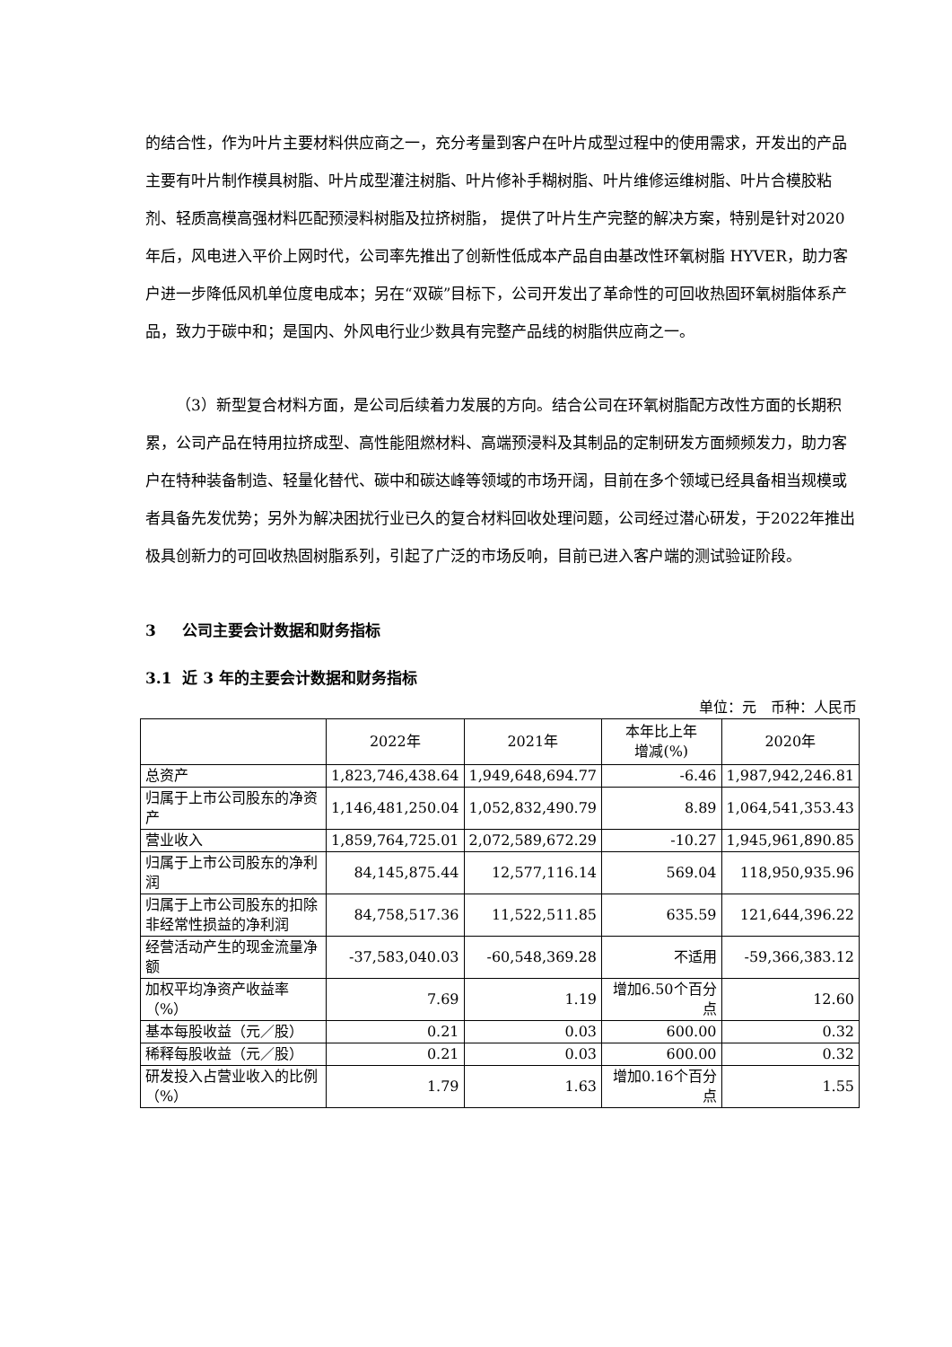的结合性，作为叶片主要材料供应商之一，充分考量到客户在叶片成型过程中的使用需求，开发出的产品主要有叶片制作模具树脂、叶片成型灌注树脂、叶片修补手糊树脂、叶片维修运维树脂、叶片合模胶粘剂、轻质高模高强材料匹配预浸料树脂及拉挤树脂， 提供了叶片生产完整的解决方案，特别是针对2020年后，风电进入平价上网时代，公司率先推出了创新性低成本产品自由基改性环氧树脂 HYVER，助力客户进一步降低风机单位度电成本；另在“双碳”目标下，公司开发出了革命性的可回收热固环氧树脂体系产品，致力于碳中和；是国内、外风电行业少数具有完整产品线的树脂供应商之一。
（3）新型复合材料方面，是公司后续着力发展的方向。结合公司在环氧树脂配方改性方面的长期积累，公司产品在特用拉挤成型、高性能阻燃材料、高端预浸料及其制品的定制研发方面频频发力，助力客户在特种装备制造、轻量化替代、碳中和碳达峰等领域的市场开阔，目前在多个领域已经具备相当规模或者具备先发优势；另外为解决困扰行业已久的复合材料回收处理问题，公司经过潜心研发，于2022年推出极具创新力的可回收热固树脂系列，引起了广泛的市场反响，目前已进入客户端的测试验证阶段。
3 公司主要会计数据和财务指标
3.1 近 3 年的主要会计数据和财务指标
单位：元　币种：人民币
| | 2022年 | 2021年 | 本年比上年 增减(%) | 2020年 |
| --- | --- | --- | --- | --- |
| 总资产 | 1,823,746,438.64 | 1,949,648,694.77 | -6.46 | 1,987,942,246.81 |
| 归属于上市公司股东的净资产 | 1,146,481,250.04 | 1,052,832,490.79 | 8.89 | 1,064,541,353.43 |
| 营业收入 | 1,859,764,725.01 | 2,072,589,672.29 | -10.27 | 1,945,961,890.85 |
| 归属于上市公司股东的净利润 | 84,145,875.44 | 12,577,116.14 | 569.04 | 118,950,935.96 |
| 归属于上市公司股东的扣除非经常性损益的净利润 | 84,758,517.36 | 11,522,511.85 | 635.59 | 121,644,396.22 |
| 经营活动产生的现金流量净额 | -37,583,040.03 | -60,548,369.28 | 不适用 | -59,366,383.12 |
| 加权平均净资产收益率（%） | 7.69 | 1.19 | 增加6.50个百分点 | 12.60 |
| 基本每股收益（元／股） | 0.21 | 0.03 | 600.00 | 0.32 |
| 稀释每股收益（元／股） | 0.21 | 0.03 | 600.00 | 0.32 |
| 研发投入占营业收入的比例（%） | 1.79 | 1.63 | 增加0.16个百分点 | 1.55 |